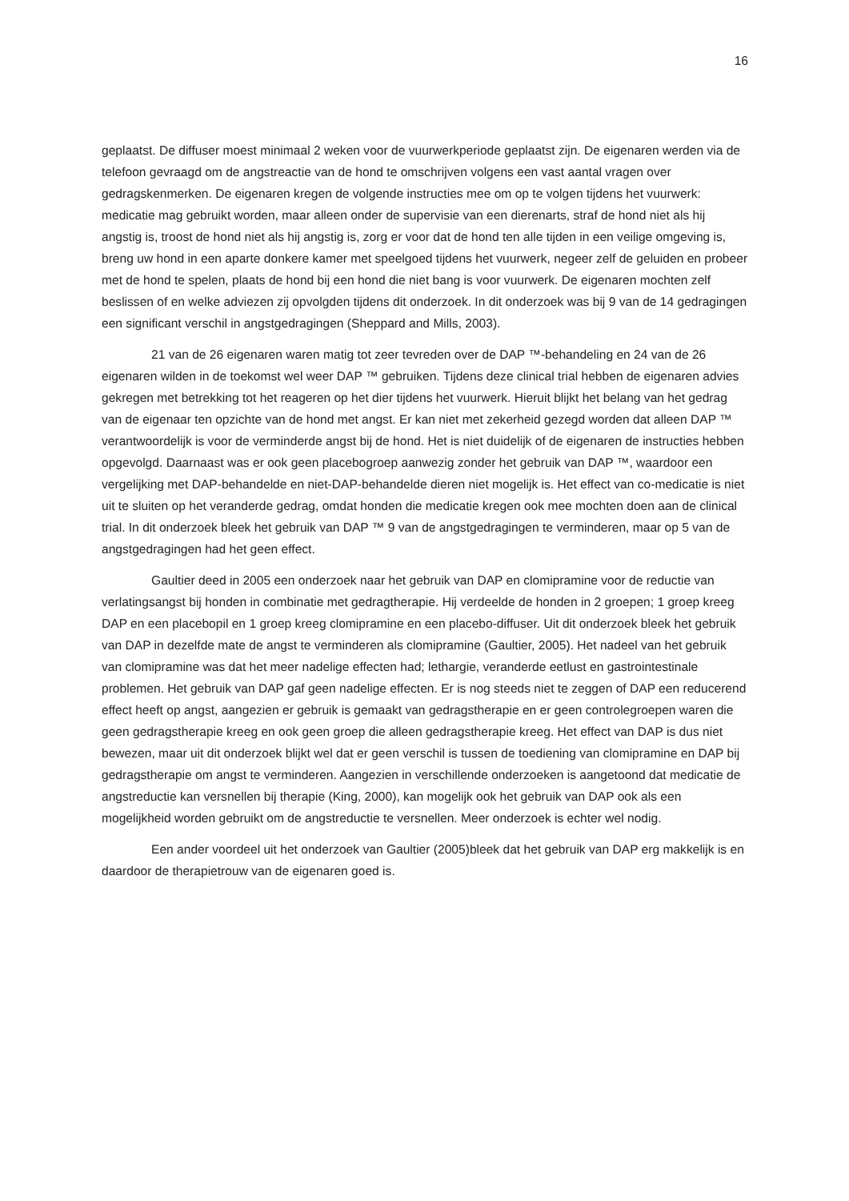16
geplaatst. De diffuser moest minimaal 2 weken voor de vuurwerkperiode geplaatst zijn. De eigenaren werden via de telefoon gevraagd om de angstreactie van de hond te omschrijven volgens een vast aantal vragen over gedragskenmerken. De eigenaren kregen de volgende instructies mee om op te volgen tijdens het vuurwerk: medicatie mag gebruikt worden, maar alleen onder de supervisie van een dierenarts, straf de hond niet als hij angstig is, troost de hond niet als hij angstig is, zorg er voor dat de hond ten alle tijden in een veilige omgeving is, breng uw hond in een aparte donkere kamer met speelgoed tijdens het vuurwerk, negeer zelf de geluiden en probeer met de hond te spelen, plaats de hond bij een hond die niet bang is voor vuurwerk. De eigenaren mochten zelf beslissen of en welke adviezen zij opvolgden tijdens dit onderzoek. In dit onderzoek was bij 9 van de 14 gedragingen een significant verschil in angstgedragingen (Sheppard and Mills, 2003).
21 van de 26 eigenaren waren matig tot zeer tevreden over de DAP ™-behandeling en 24 van de 26 eigenaren wilden in de toekomst wel weer DAP ™ gebruiken. Tijdens deze clinical trial hebben de eigenaren advies gekregen met betrekking tot het reageren op het dier tijdens het vuurwerk. Hieruit blijkt het belang van het gedrag van de eigenaar ten opzichte van de hond met angst. Er kan niet met zekerheid gezegd worden dat alleen DAP ™ verantwoordelijk is voor de verminderde angst bij de hond. Het is niet duidelijk of de eigenaren de instructies hebben opgevolgd. Daarnaast was er ook geen placebogroep aanwezig zonder het gebruik van DAP ™, waardoor een vergelijking met DAP-behandelde en niet-DAP-behandelde dieren niet mogelijk is. Het effect van co-medicatie is niet uit te sluiten op het veranderde gedrag, omdat honden die medicatie kregen ook mee mochten doen aan de clinical trial. In dit onderzoek bleek het gebruik van DAP ™ 9 van de angstgedragingen te verminderen, maar op 5 van de angstgedragingen had het geen effect.
Gaultier deed in 2005 een onderzoek naar het gebruik van DAP en clomipramine voor de reductie van verlatingsangst bij honden in combinatie met gedragtherapie. Hij verdeelde de honden in 2 groepen; 1 groep kreeg DAP en een placebopil en 1 groep kreeg clomipramine en een placebo-diffuser. Uit dit onderzoek bleek het gebruik van DAP in dezelfde mate de angst te verminderen als clomipramine (Gaultier, 2005). Het nadeel van het gebruik van clomipramine was dat het meer nadelige effecten had; lethargie, veranderde eetlust en gastrointestinale problemen. Het gebruik van DAP gaf geen nadelige effecten. Er is nog steeds niet te zeggen of DAP een reducerend effect heeft op angst, aangezien er gebruik is gemaakt van gedragstherapie en er geen controlegroepen waren die geen gedragstherapie kreeg en ook geen groep die alleen gedragstherapie kreeg. Het effect van DAP is dus niet bewezen, maar uit dit onderzoek blijkt wel dat er geen verschil is tussen de toediening van clomipramine en DAP bij gedragstherapie om angst te verminderen. Aangezien in verschillende onderzoeken is aangetoond dat medicatie de angstreductie kan versnellen bij therapie (King, 2000), kan mogelijk ook het gebruik van DAP ook als een mogelijkheid worden gebruikt om de angstreductie te versnellen. Meer onderzoek is echter wel nodig.
Een ander voordeel uit het onderzoek van Gaultier (2005)bleek dat het gebruik van DAP erg makkelijk is en daardoor de therapietrouw van de eigenaren goed is.